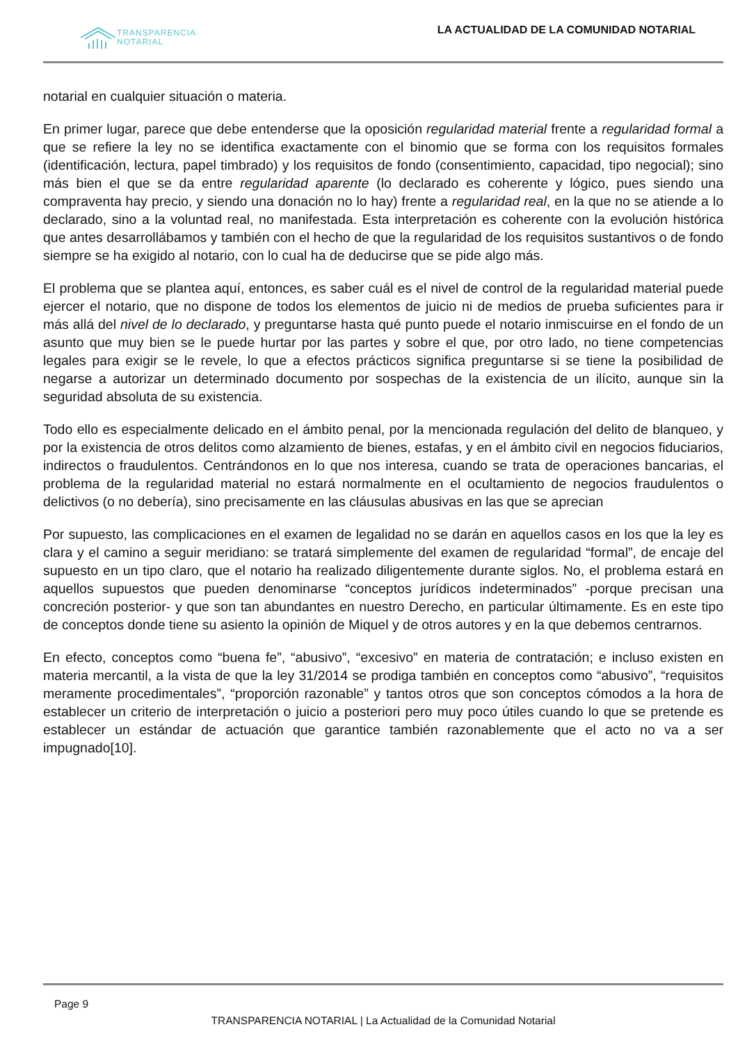TRANSPARENCIA
NOTARIAL
LA ACTUALIDAD DE LA COMUNIDAD NOTARIAL
notarial en cualquier situación o materia.
En primer lugar, parece que debe entenderse que la oposición regularidad material frente a regularidad formal a que se refiere la ley no se identifica exactamente con el binomio que se forma con los requisitos formales (identificación, lectura, papel timbrado) y los requisitos de fondo (consentimiento, capacidad, tipo negocial); sino más bien el que se da entre regularidad aparente (lo declarado es coherente y lógico, pues siendo una compraventa hay precio, y siendo una donación no lo hay) frente a regularidad real, en la que no se atiende a lo declarado, sino a la voluntad real, no manifestada. Esta interpretación es coherente con la evolución histórica que antes desarrollábamos y también con el hecho de que la regularidad de los requisitos sustantivos o de fondo siempre se ha exigido al notario, con lo cual ha de deducirse que se pide algo más.
El problema que se plantea aquí, entonces, es saber cuál es el nivel de control de la regularidad material puede ejercer el notario, que no dispone de todos los elementos de juicio ni de medios de prueba suficientes para ir más allá del nivel de lo declarado, y preguntarse hasta qué punto puede el notario inmiscuirse en el fondo de un asunto que muy bien se le puede hurtar por las partes y sobre el que, por otro lado, no tiene competencias legales para exigir se le revele, lo que a efectos prácticos significa preguntarse si se tiene la posibilidad de negarse a autorizar un determinado documento por sospechas de la existencia de un ilícito, aunque sin la seguridad absoluta de su existencia.
Todo ello es especialmente delicado en el ámbito penal, por la mencionada regulación del delito de blanqueo, y por la existencia de otros delitos como alzamiento de bienes, estafas, y en el ámbito civil en negocios fiduciarios, indirectos o fraudulentos. Centrándonos en lo que nos interesa, cuando se trata de operaciones bancarias, el problema de la regularidad material no estará normalmente en el ocultamiento de negocios fraudulentos o delictivos (o no debería), sino precisamente en las cláusulas abusivas en las que se aprecian
Por supuesto, las complicaciones en el examen de legalidad no se darán en aquellos casos en los que la ley es clara y el camino a seguir meridiano: se tratará simplemente del examen de regularidad “formal”, de encaje del supuesto en un tipo claro, que el notario ha realizado diligentemente durante siglos. No, el problema estará en aquellos supuestos que pueden denominarse “conceptos jurídicos indeterminados” -porque precisan una concreción posterior- y que son tan abundantes en nuestro Derecho, en particular últimamente. Es en este tipo de conceptos donde tiene su asiento la opinión de Miquel y de otros autores y en la que debemos centrarnos.
En efecto, conceptos como “buena fe”, “abusivo”, “excesivo” en materia de contratación; e incluso existen en materia mercantil, a la vista de que la ley 31/2014 se prodiga también en conceptos como “abusivo”, “requisitos meramente procedimentales”, “proporción razonable” y tantos otros que son conceptos cómodos a la hora de establecer un criterio de interpretación o juicio a posteriori pero muy poco útiles cuando lo que se pretende es establecer un estándar de actuación que garantice también razonablemente que el acto no va a ser impugnado[10].
Page 9
TRANSPARENCIA NOTARIAL | La Actualidad de la Comunidad Notarial